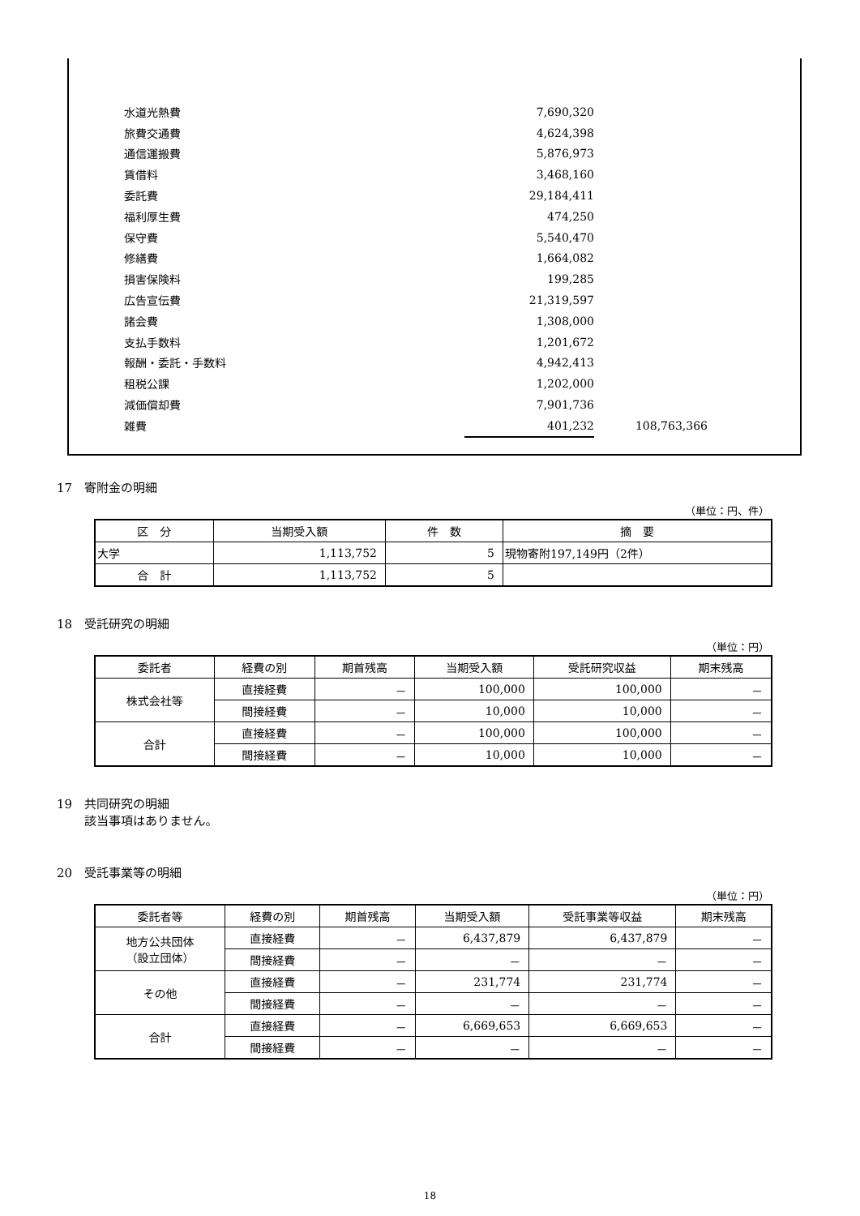| 水道光熱費 | 7,690,320 | |
| 旅費交通費 | 4,624,398 | |
| 通信運搬費 | 5,876,973 | |
| 賃借料 | 3,468,160 | |
| 委託費 | 29,184,411 | |
| 福利厚生費 | 474,250 | |
| 保守費 | 5,540,470 | |
| 修繕費 | 1,664,082 | |
| 損害保険料 | 199,285 | |
| 広告宣伝費 | 21,319,597 | |
| 諸会費 | 1,308,000 | |
| 支払手数料 | 1,201,672 | |
| 報酬・委託・手数料 | 4,942,413 | |
| 租税公課 | 1,202,000 | |
| 減価償却費 | 7,901,736 | |
| 雑費 | 401,232 | 108,763,366 |
17　寄附金の明細
（単位：円、件）
| 区 分 | 当期受入額 | 件 数 | 摘 要 |
| --- | --- | --- | --- |
| 大学 | 1,113,752 | 5 | 現物寄附197,149円（2件） |
| 合 計 | 1,113,752 | 5 | |
18　受託研究の明細
（単位：円）
| 委託者 | 経費の別 | 期首残高 | 当期受入額 | 受託研究収益 | 期末残高 |
| --- | --- | --- | --- | --- | --- |
| 株式会社等 | 直接経費 | － | 100,000 | 100,000 | － |
| | 間接経費 | － | 10,000 | 10,000 | － |
| 合計 | 直接経費 | － | 100,000 | 100,000 | － |
| | 間接経費 | － | 10,000 | 10,000 | － |
19　共同研究の明細
該当事項はありません。
20　受託事業等の明細
（単位：円）
| 委託者等 | 経費の別 | 期首残高 | 当期受入額 | 受託事業等収益 | 期末残高 |
| --- | --- | --- | --- | --- | --- |
| 地方公共団体 （設立団体） | 直接経費 | － | 6,437,879 | 6,437,879 | － |
| | 間接経費 | － | － | － | － |
| その他 | 直接経費 | － | 231,774 | 231,774 | － |
| | 間接経費 | － | － | － | － |
| 合計 | 直接経費 | － | 6,669,653 | 6,669,653 | － |
| | 間接経費 | － | － | － | － |
18